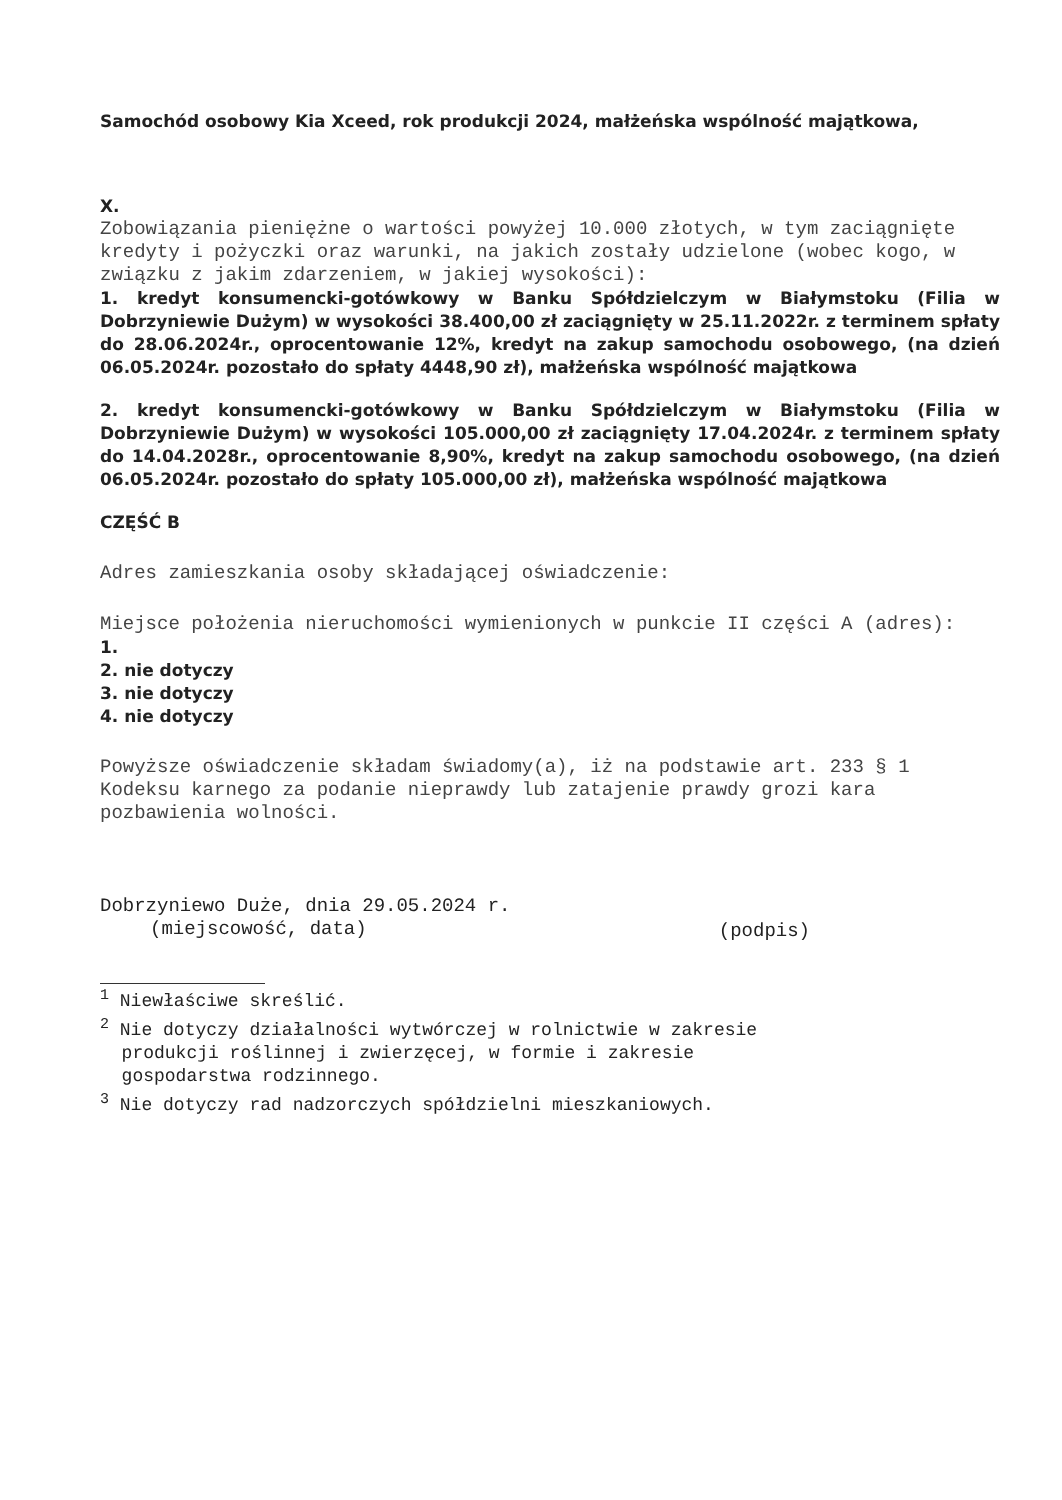Samochód osobowy Kia Xceed, rok produkcji 2024, małżeńska wspólność majątkowa,
X.
Zobowiązania pieniężne o wartości powyżej 10.000 złotych, w tym zaciągnięte kredyty i pożyczki oraz warunki, na jakich zostały udzielone (wobec kogo, w związku z jakim zdarzeniem, w jakiej wysokości):
1. kredyt konsumencki-gotówkowy w Banku Spółdzielczym w Białymstoku (Filia w Dobrzyniewie Dużym) w wysokości 38.400,00 zł zaciągnięty w 25.11.2022r. z terminem spłaty do 28.06.2024r., oprocentowanie 12%, kredyt na zakup samochodu osobowego, (na dzień 06.05.2024r. pozostało do spłaty 4448,90 zł), małżeńska wspólność majątkowa
2. kredyt konsumencki-gotówkowy w Banku Spółdzielczym w Białymstoku (Filia w Dobrzyniewie Dużym) w wysokości 105.000,00 zł zaciągnięty 17.04.2024r. z terminem spłaty do 14.04.2028r., oprocentowanie 8,90%, kredyt na zakup samochodu osobowego, (na dzień 06.05.2024r. pozostało do spłaty 105.000,00 zł), małżeńska wspólność majątkowa
CZĘŚĆ B
Adres zamieszkania osoby składającej oświadczenie:
Miejsce położenia nieruchomości wymienionych w punkcie II części A (adres):
1.
2. nie dotyczy
3. nie dotyczy
4. nie dotyczy
Powyższe oświadczenie składam świadomy(a), iż na podstawie art. 233 § 1 Kodeksu karnego za podanie nieprawdy lub zatajenie prawdy grozi kara pozbawienia wolności.
Dobrzyniewo Duże, dnia 29.05.2024 r.
(miejscowość, data)
(podpis)
<sup>1</sup> Niewłaściwe skreślić.
<sup>2</sup> Nie dotyczy działalności wytwórczej w rolnictwie w zakresie
produkcji roślinnej i zwierzęcej, w formie i zakresie
gospodarstwa rodzinnego.
<sup>3</sup> Nie dotyczy rad nadzorczych spółdzielni mieszkaniowych.